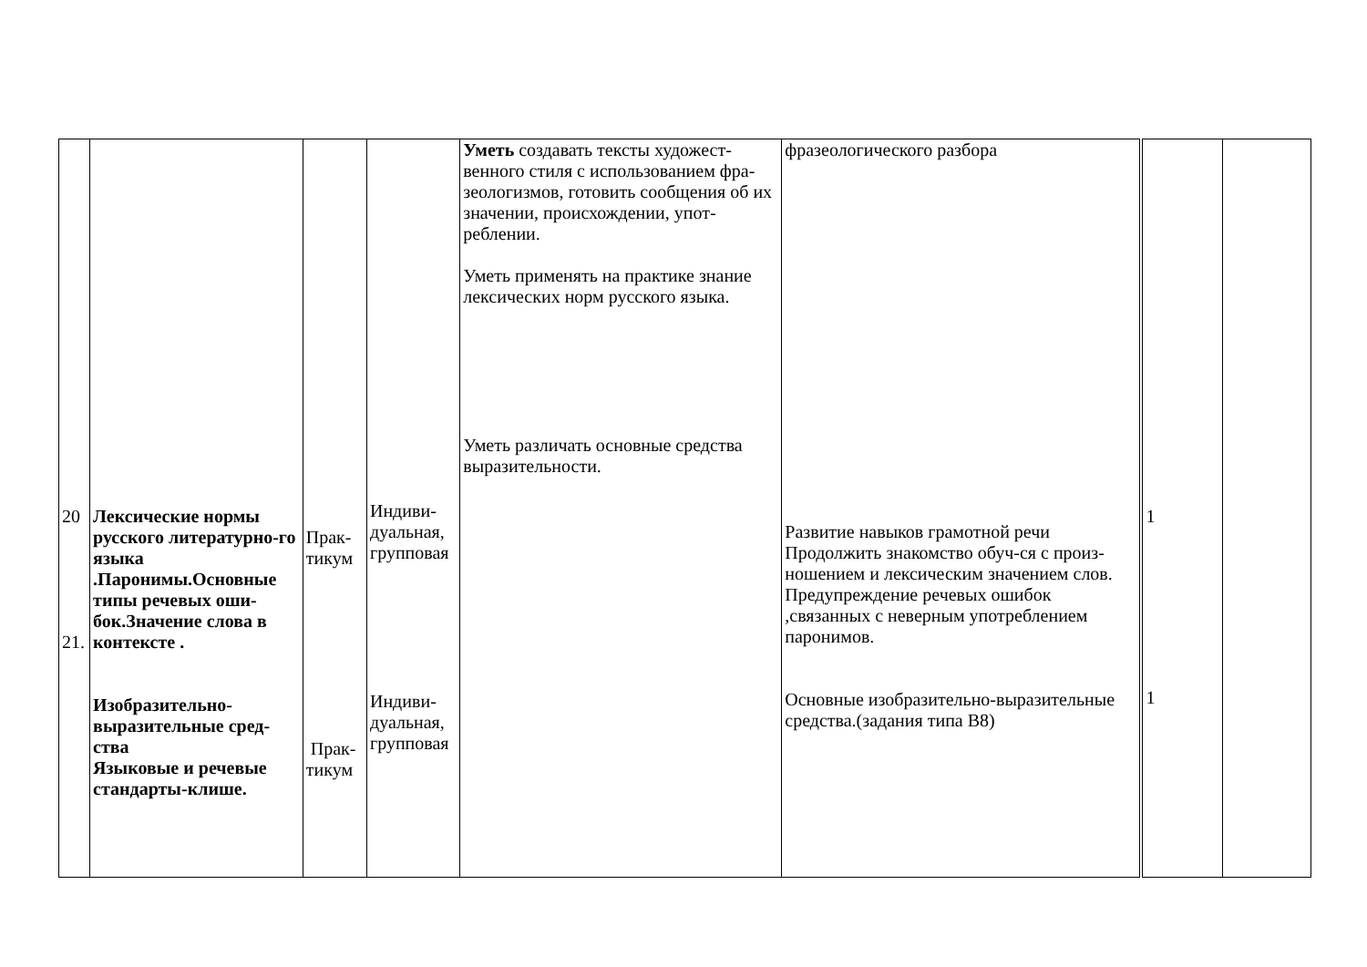| 20 21. | Лексические нормы русского литературно-го языка .Паронимы.Основные типы речевых оши-бок.Значение слова в контексте . Изобразительно-выразительные сред-ства Языковые и речевые стандарты-клише. | Прак- тикум Прак- тикум | Индиви- дуальная, групповая Индиви- дуальная, групповая | Уметь создавать тексты художест-венного стиля с использованием фра-зеологизмов, готовить сообщения об их значении, происхождении, упот-реблении. Уметь применять на практике знание лексических норм русского языка. Уметь различать основные средства выразительности. | фразеологического разбора Развитие навыков грамотной речи Продолжить знакомство обуч-ся с произ-ношением и лексическим значением слов. Предупреждение речевых ошибок ,связанных с неверным употреблением паронимов. Основные изобразительно-выразительные средства.(задания типа В8) | 1 1 | |